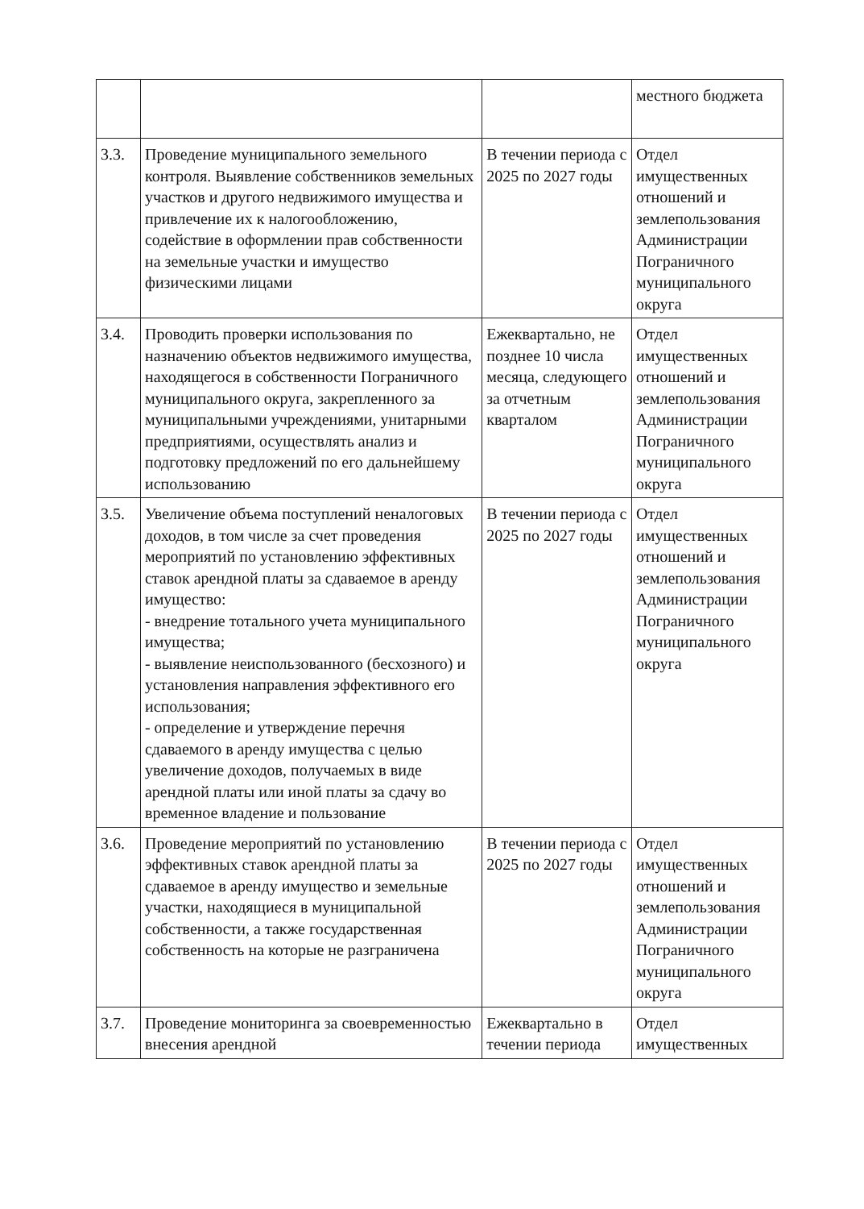| | | | местного бюджета |
| 3.3. | Проведение муниципального земельного контроля. Выявление собственников земельных участков и другого недвижимого имущества и привлечение их к налогообложению, содействие в оформлении прав собственности на земельные участки и имущество физическими лицами | В течении периода с 2025 по 2027 годы | Отдел имущественных отношений и землепользования Администрации Пограничного муниципального округа |
| 3.4. | Проводить проверки использования по назначению объектов недвижимого имущества, находящегося в собственности Пограничного муниципального округа, закрепленного за муниципальными учреждениями, унитарными предприятиями, осуществлять анализ и подготовку предложений по его дальнейшему использованию | Ежеквартально, не позднее 10 числа месяца, следующего за отчетным кварталом | Отдел имущественных отношений и землепользования Администрации Пограничного муниципального округа |
| 3.5. | Увеличение объема поступлений неналоговых доходов, в том числе за счет проведения мероприятий по установлению эффективных ставок арендной платы за сдаваемое в аренду имущество: - внедрение тотального учета муниципального имущества; - выявление неиспользованного (бесхозного) и установления направления эффективного его использования; - определение и утверждение перечня сдаваемого в аренду имущества с целью увеличение доходов, получаемых в виде арендной платы или иной платы за сдачу во временное владение и пользование | В течении периода с 2025 по 2027 годы | Отдел имущественных отношений и землепользования Администрации Пограничного муниципального округа |
| 3.6. | Проведение мероприятий по установлению эффективных ставок арендной платы за сдаваемое в аренду имущество и земельные участки, находящиеся в муниципальной собственности, а также государственная собственность на которые не разграничена | В течении периода с 2025 по 2027 годы | Отдел имущественных отношений и землепользования Администрации Пограничного муниципального округа |
| 3.7. | Проведение мониторинга за своевременностью внесения арендной | Ежеквартально в течении периода | Отдел имущественных |